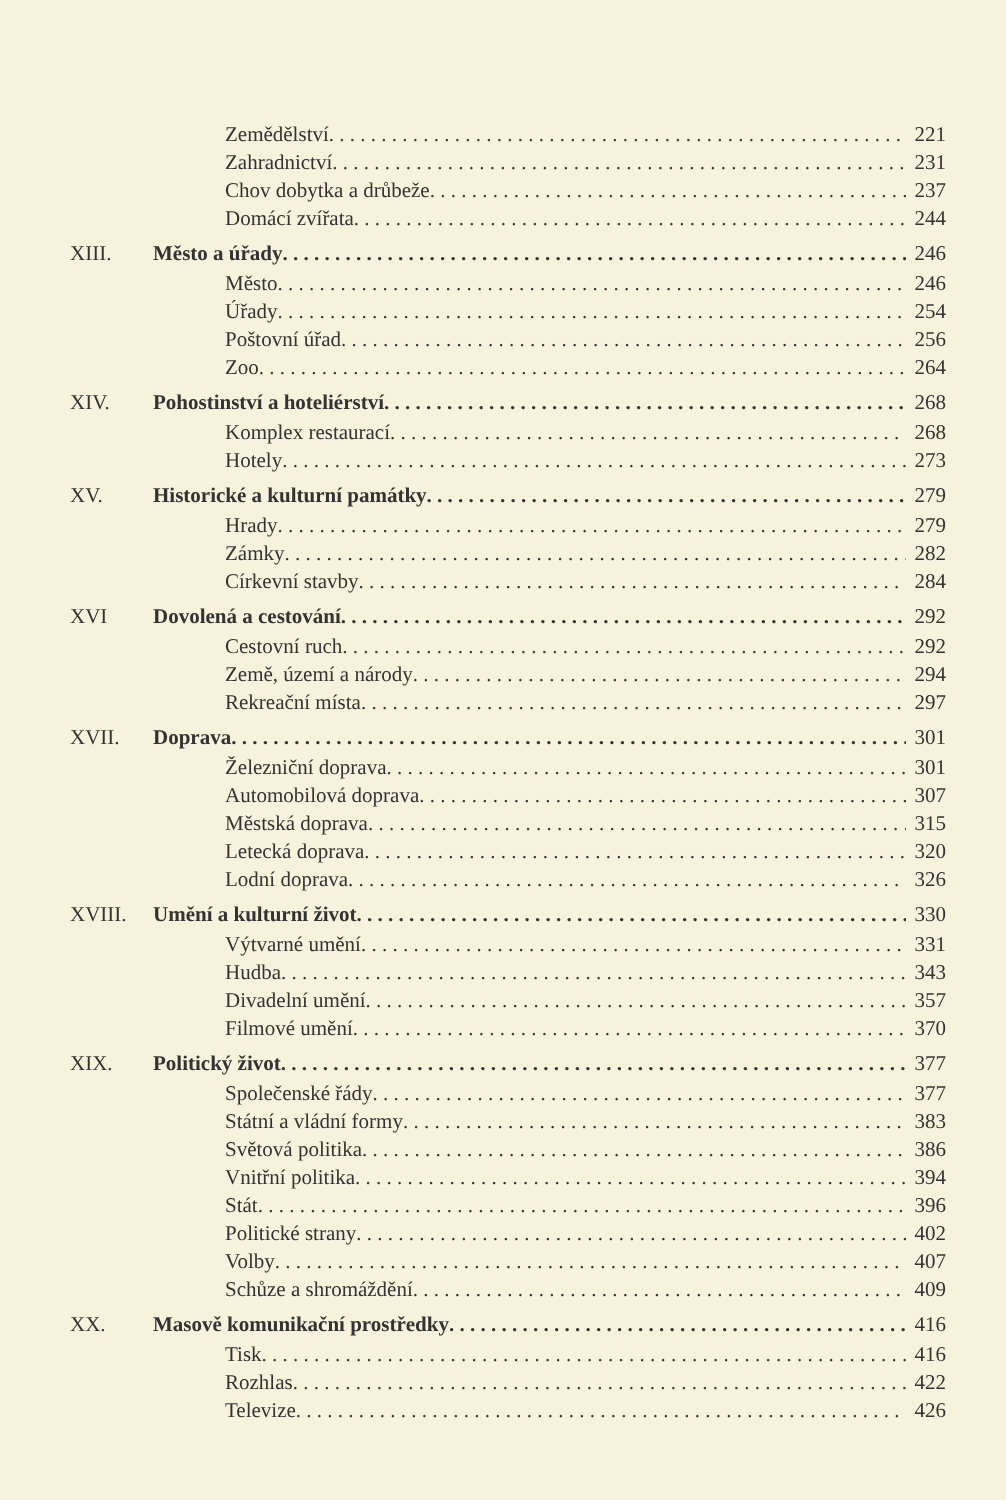Zemědělství 221
Zahradnictví 231
Chov dobytka a drůbeže 237
Domácí zvířata 244
XIII. Město a úřady 246
Město 246
Úřady 254
Poštovní úřad 256
Zoo 264
XIV. Pohostinství a hoteliérství 268
Komplex restaurací 268
Hotely 273
XV. Historické a kulturní památky 279
Hrady 279
Zámky 282
Církevní stavby 284
XVI Dovolená a cestování 292
Cestovní ruch 292
Země, území a národy 294
Rekreační místa 297
XVII. Doprava 301
Železniční doprava 301
Automobilová doprava 307
Městská doprava 315
Letecká doprava 320
Lodní doprava 326
XVIII. Umění a kulturní život 330
Výtvarné umění 331
Hudba 343
Divadelní umění 357
Filmové umění 370
XIX. Politický život 377
Společenské řády 377
Státní a vládní formy 383
Světová politika 386
Vnitřní politika 394
Stát 396
Politické strany 402
Volby 407
Schůze a shromáždění 409
XX. Masově komunikační prostředky 416
Tisk 416
Rozhlas 422
Televize 426